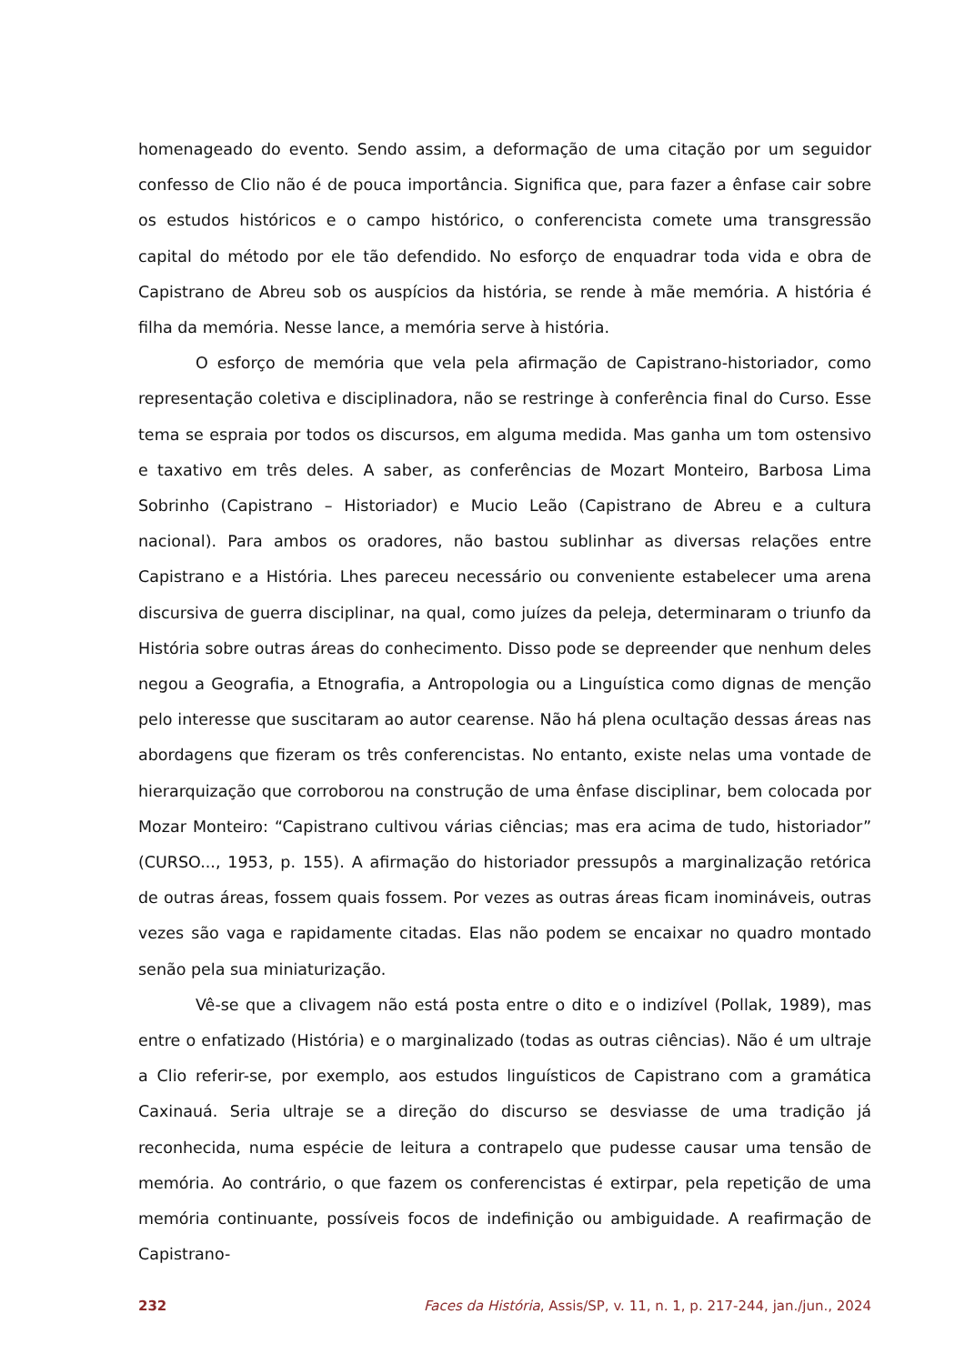homenageado do evento. Sendo assim, a deformação de uma citação por um seguidor confesso de Clio não é de pouca importância. Significa que, para fazer a ênfase cair sobre os estudos históricos e o campo histórico, o conferencista comete uma transgressão capital do método por ele tão defendido. No esforço de enquadrar toda vida e obra de Capistrano de Abreu sob os auspícios da história, se rende à mãe memória. A história é filha da memória. Nesse lance, a memória serve à história.
O esforço de memória que vela pela afirmação de Capistrano-historiador, como representação coletiva e disciplinadora, não se restringe à conferência final do Curso. Esse tema se espraia por todos os discursos, em alguma medida. Mas ganha um tom ostensivo e taxativo em três deles. A saber, as conferências de Mozart Monteiro, Barbosa Lima Sobrinho (Capistrano – Historiador) e Mucio Leão (Capistrano de Abreu e a cultura nacional). Para ambos os oradores, não bastou sublinhar as diversas relações entre Capistrano e a História. Lhes pareceu necessário ou conveniente estabelecer uma arena discursiva de guerra disciplinar, na qual, como juízes da peleja, determinaram o triunfo da História sobre outras áreas do conhecimento. Disso pode se depreender que nenhum deles negou a Geografia, a Etnografia, a Antropologia ou a Linguística como dignas de menção pelo interesse que suscitaram ao autor cearense. Não há plena ocultação dessas áreas nas abordagens que fizeram os três conferencistas. No entanto, existe nelas uma vontade de hierarquização que corroborou na construção de uma ênfase disciplinar, bem colocada por Mozar Monteiro: “Capistrano cultivou várias ciências; mas era acima de tudo, historiador” (CURSO..., 1953, p. 155). A afirmação do historiador pressupôs a marginalização retórica de outras áreas, fossem quais fossem. Por vezes as outras áreas ficam inomináveis, outras vezes são vaga e rapidamente citadas. Elas não podem se encaixar no quadro montado senão pela sua miniaturização.
Vê-se que a clivagem não está posta entre o dito e o indizível (Pollak, 1989), mas entre o enfatizado (História) e o marginalizado (todas as outras ciências). Não é um ultraje a Clio referir-se, por exemplo, aos estudos linguísticos de Capistrano com a gramática Caxinauá. Seria ultraje se a direção do discurso se desviasse de uma tradição já reconhecida, numa espécie de leitura a contrapelo que pudesse causar uma tensão de memória. Ao contrário, o que fazem os conferencistas é extirpar, pela repetição de uma memória continuante, possíveis focos de indefinição ou ambiguidade. A reafirmação de Capistrano-
232 Faces da História, Assis/SP, v. 11, n. 1, p. 217-244, jan./jun., 2024